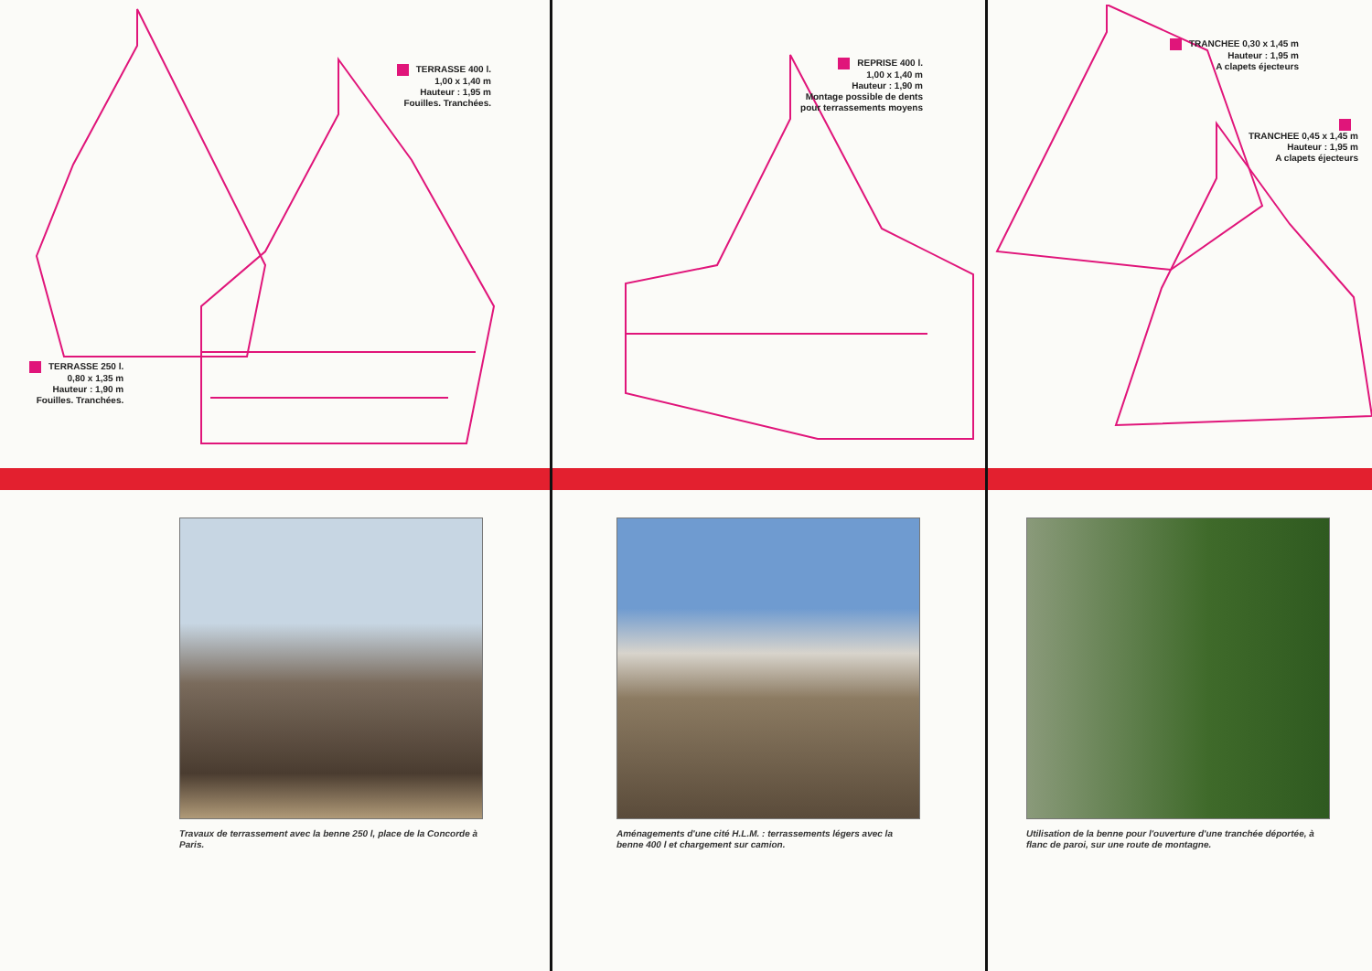TERRASSE 400 l.
1,00 x 1,40 m
Hauteur : 1,95 m
Fouilles. Tranchées.
TERRASSE 250 l.
0,80 x 1,35 m
Hauteur : 1,90 m
Fouilles. Tranchées.
Travaux de terrassement avec la benne 250 l, place de la Concorde à Paris.
REPRISE 400 l.
1,00 x 1,40 m
Hauteur : 1,90 m
Montage possible de dents
pour terrassements moyens
Aménagements d'une cité H.L.M. : terrassements légers avec la benne 400 l et chargement sur camion.
TRANCHEE 0,30 x 1,45 m
Hauteur : 1,95 m
A clapets éjecteurs
TRANCHEE 0,45 x 1,45 m
Hauteur : 1,95 m
A clapets éjecteurs
Utilisation de la benne pour l'ouverture d'une tranchée déportée, à flanc de paroi, sur une route de montagne.